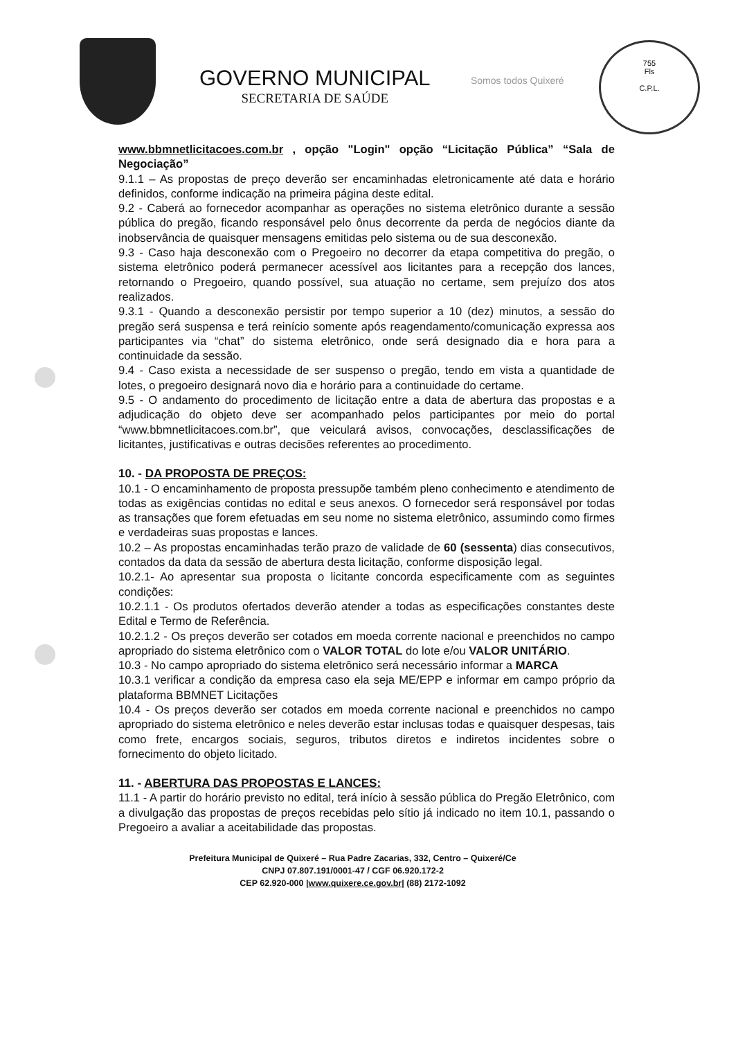GOVERNO MUNICIPAL
SECRETARIA DE SAÚDE
Somos todos Quixeré
755
Fls
C.P.L.
www.bbmnetlicitacoes.com.br , opção "Login" opção “Licitação Pública” “Sala de Negociação”
9.1.1 – As propostas de preço deverão ser encaminhadas eletronicamente até data e horário definidos, conforme indicação na primeira página deste edital.
9.2 - Caberá ao fornecedor acompanhar as operações no sistema eletrônico durante a sessão pública do pregão, ficando responsável pelo ônus decorrente da perda de negócios diante da inobservância de quaisquer mensagens emitidas pelo sistema ou de sua desconexão.
9.3 - Caso haja desconexão com o Pregoeiro no decorrer da etapa competitiva do pregão, o sistema eletrônico poderá permanecer acessível aos licitantes para a recepção dos lances, retornando o Pregoeiro, quando possível, sua atuação no certame, sem prejuízo dos atos realizados.
9.3.1 - Quando a desconexão persistir por tempo superior a 10 (dez) minutos, a sessão do pregão será suspensa e terá reinício somente após reagendamento/comunicação expressa aos participantes via “chat” do sistema eletrônico, onde será designado dia e hora para a continuidade da sessão.
9.4 - Caso exista a necessidade de ser suspenso o pregão, tendo em vista a quantidade de lotes, o pregoeiro designará novo dia e horário para a continuidade do certame.
9.5 - O andamento do procedimento de licitação entre a data de abertura das propostas e a adjudicação do objeto deve ser acompanhado pelos participantes por meio do portal “www.bbmnetlicitacoes.com.br”, que veiculará avisos, convocações, desclassificações de licitantes, justificativas e outras decisões referentes ao procedimento.
10. - DA PROPOSTA DE PREÇOS:
10.1 - O encaminhamento de proposta pressupõe também pleno conhecimento e atendimento de todas as exigências contidas no edital e seus anexos. O fornecedor será responsável por todas as transações que forem efetuadas em seu nome no sistema eletrônico, assumindo como firmes e verdadeiras suas propostas e lances.
10.2 – As propostas encaminhadas terão prazo de validade de 60 (sessenta) dias consecutivos, contados da data da sessão de abertura desta licitação, conforme disposição legal.
10.2.1- Ao apresentar sua proposta o licitante concorda especificamente com as seguintes condições:
10.2.1.1 - Os produtos ofertados deverão atender a todas as especificações constantes deste Edital e Termo de Referência.
10.2.1.2 - Os preços deverão ser cotados em moeda corrente nacional e preenchidos no campo apropriado do sistema eletrônico com o VALOR TOTAL do lote e/ou VALOR UNITÁRIO.
10.3 - No campo apropriado do sistema eletrônico será necessário informar a MARCA
10.3.1 verificar a condição da empresa caso ela seja ME/EPP e informar em campo próprio da plataforma BBMNET Licitações
10.4 - Os preços deverão ser cotados em moeda corrente nacional e preenchidos no campo apropriado do sistema eletrônico e neles deverão estar inclusas todas e quaisquer despesas, tais como frete, encargos sociais, seguros, tributos diretos e indiretos incidentes sobre o fornecimento do objeto licitado.
11. - ABERTURA DAS PROPOSTAS E LANCES:
11.1 - A partir do horário previsto no edital, terá início à sessão pública do Pregão Eletrônico, com a divulgação das propostas de preços recebidas pelo sítio já indicado no item 10.1, passando o Pregoeiro a avaliar a aceitabilidade das propostas.
Prefeitura Municipal de Quixeré – Rua Padre Zacarias, 332, Centro – Quixeré/Ce
CNPJ 07.807.191/0001-47 / CGF 06.920.172-2
CEP 62.920-000 |www.quixere.ce.gov.br| (88) 2172-1092